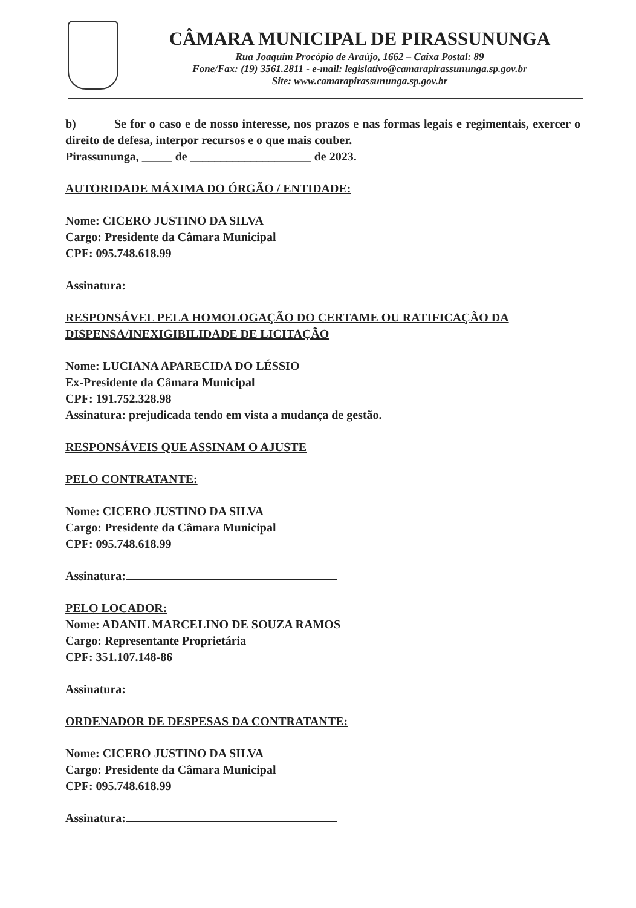CÂMARA MUNICIPAL DE PIRASSUNUNGA
Rua Joaquim Procópio de Araújo, 1662 – Caixa Postal: 89
Fone/Fax: (19) 3561.2811 - e-mail: legislativo@camarapirassununga.sp.gov.br
Site: www.camarapirassununga.sp.gov.br
b) Se for o caso e de nosso interesse, nos prazos e nas formas legais e regimentais, exercer o direito de defesa, interpor recursos e o que mais couber.
Pirassununga, _____ de ____________________ de 2023.
AUTORIDADE MÁXIMA DO ÓRGÃO / ENTIDADE:
Nome: CICERO JUSTINO DA SILVA
Cargo: Presidente da Câmara Municipal
CPF: 095.748.618.99
Assinatura:
RESPONSÁVEL PELA HOMOLOGAÇÃO DO CERTAME OU RATIFICAÇÃO DA DISPENSA/INEXIGIBILIDADE DE LICITAÇÃO
Nome: LUCIANA APARECIDA DO LÉSSIO
Ex-Presidente da Câmara Municipal
CPF: 191.752.328.98
Assinatura: prejudicada tendo em vista a mudança de gestão.
RESPONSÁVEIS QUE ASSINAM O AJUSTE
PELO CONTRATANTE:
Nome: CICERO JUSTINO DA SILVA
Cargo: Presidente da Câmara Municipal
CPF: 095.748.618.99
Assinatura:
PELO LOCADOR:
Nome: ADANIL MARCELINO DE SOUZA RAMOS
Cargo: Representante Proprietária
CPF: 351.107.148-86
Assinatura:
ORDENADOR DE DESPESAS DA CONTRATANTE:
Nome: CICERO JUSTINO DA SILVA
Cargo: Presidente da Câmara Municipal
CPF: 095.748.618.99
Assinatura: